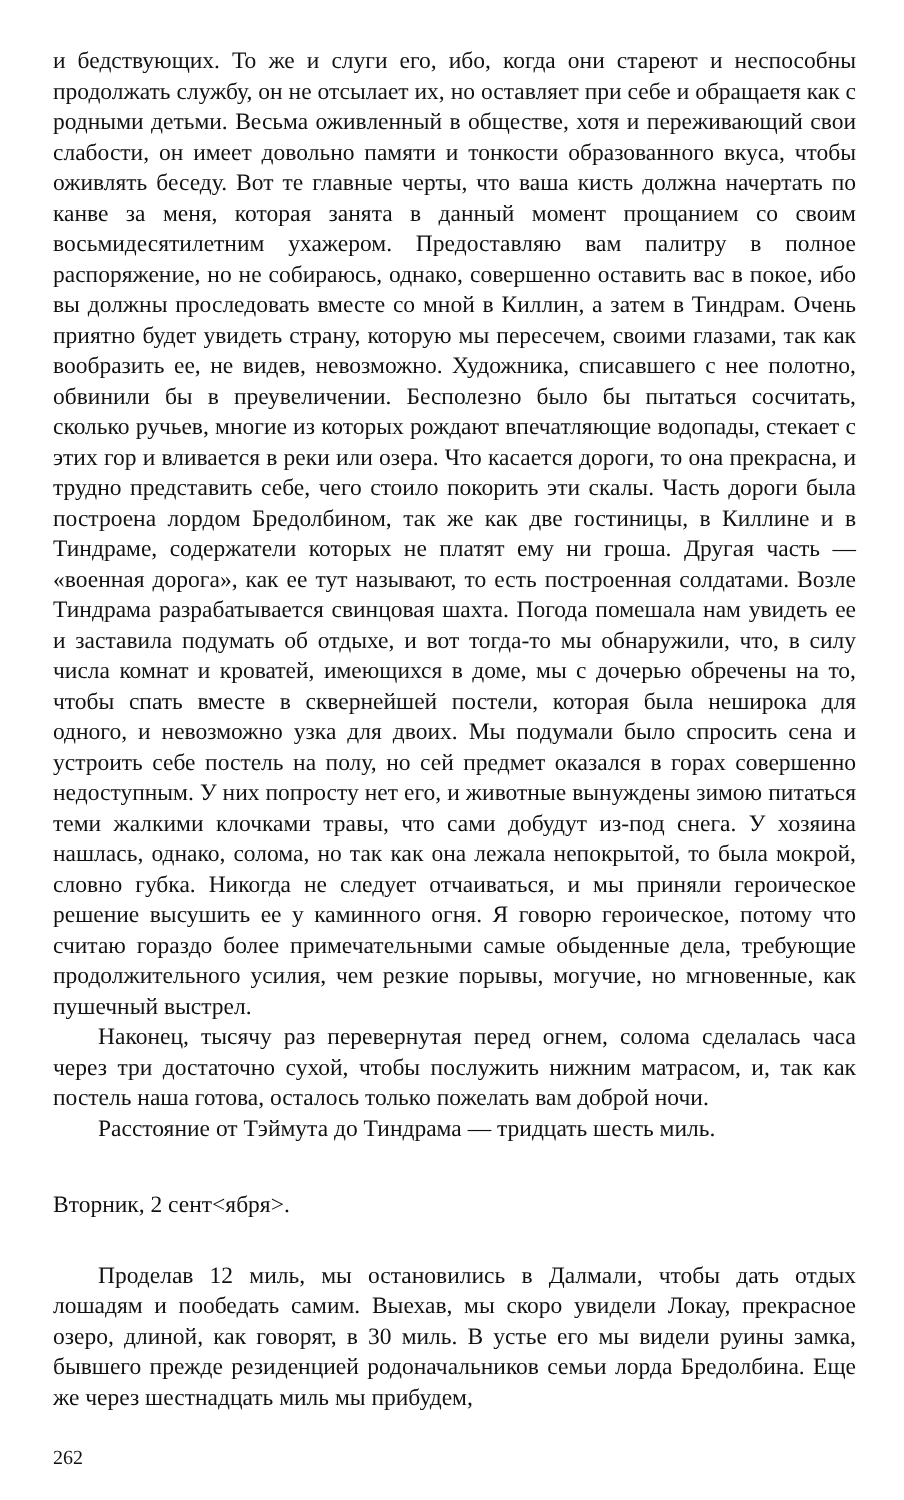и бедствующих. То же и слуги его, ибо, когда они стареют и неспособны продолжать службу, он не отсылает их, но оставляет при себе и обращаетя как с родными детьми. Весьма оживленный в обществе, хотя и переживающий свои слабости, он имеет довольно памяти и тонкости образованного вкуса, чтобы оживлять беседу. Вот те главные черты, что ваша кисть должна начертать по канве за меня, которая занята в данный момент прощанием со своим восьмидесятилетним ухажером. Предоставляю вам палитру в полное распоряжение, но не собираюсь, однако, совершенно оставить вас в покое, ибо вы должны проследовать вместе со мной в Киллин, а затем в Тиндрам. Очень приятно будет увидеть страну, которую мы пересечем, своими глазами, так как вообразить ее, не видев, невозможно. Художника, списавшего с нее полотно, обвинили бы в преувеличении. Бесполезно было бы пытаться сосчитать, сколько ручьев, многие из которых рождают впечатляющие водопады, стекает с этих гор и вливается в реки или озера. Что касается дороги, то она прекрасна, и трудно представить себе, чего стоило покорить эти скалы. Часть дороги была построена лордом Бредолбином, так же как две гостиницы, в Киллине и в Тиндраме, содержатели которых не платят ему ни гроша. Другая часть — «военная дорога», как ее тут называют, то есть построенная солдатами. Возле Тиндрама разрабатывается свинцовая шахта. Погода помешала нам увидеть ее и заставила подумать об отдыхе, и вот тогда-то мы обнаружили, что, в силу числа комнат и кроватей, имеющихся в доме, мы с дочерью обречены на то, чтобы спать вместе в сквернейшей постели, которая была неширока для одного, и невозможно узка для двоих. Мы подумали было спросить сена и устроить себе постель на полу, но сей предмет оказался в горах совершенно недоступным. У них попросту нет его, и животные вынуждены зимою питаться теми жалкими клочками травы, что сами добудут из-под снега. У хозяина нашлась, однако, солома, но так как она лежала непокрытой, то была мокрой, словно губка. Никогда не следует отчаиваться, и мы приняли героическое решение высушить ее у каминного огня. Я говорю героическое, потому что считаю гораздо более примечательными самые обыденные дела, требующие продолжительного усилия, чем резкие порывы, могучие, но мгновенные, как пушечный выстрел.
Наконец, тысячу раз перевернутая перед огнем, солома сделалась часа через три достаточно сухой, чтобы послужить нижним матрасом, и, так как постель наша готова, осталось только пожелать вам доброй ночи.
Расстояние от Тэймута до Тиндрама — тридцать шесть миль.
Вторник, 2 сент<ября>.
Проделав 12 миль, мы остановились в Далмали, чтобы дать отдых лошадям и пообедать самим. Выехав, мы скоро увидели Локау, прекрасное озеро, длиной, как говорят, в 30 миль. В устье его мы видели руины замка, бывшего прежде резиденцией родоначальников семьи лорда Бредолбина. Еще же через шестнадцать миль мы прибудем,
262